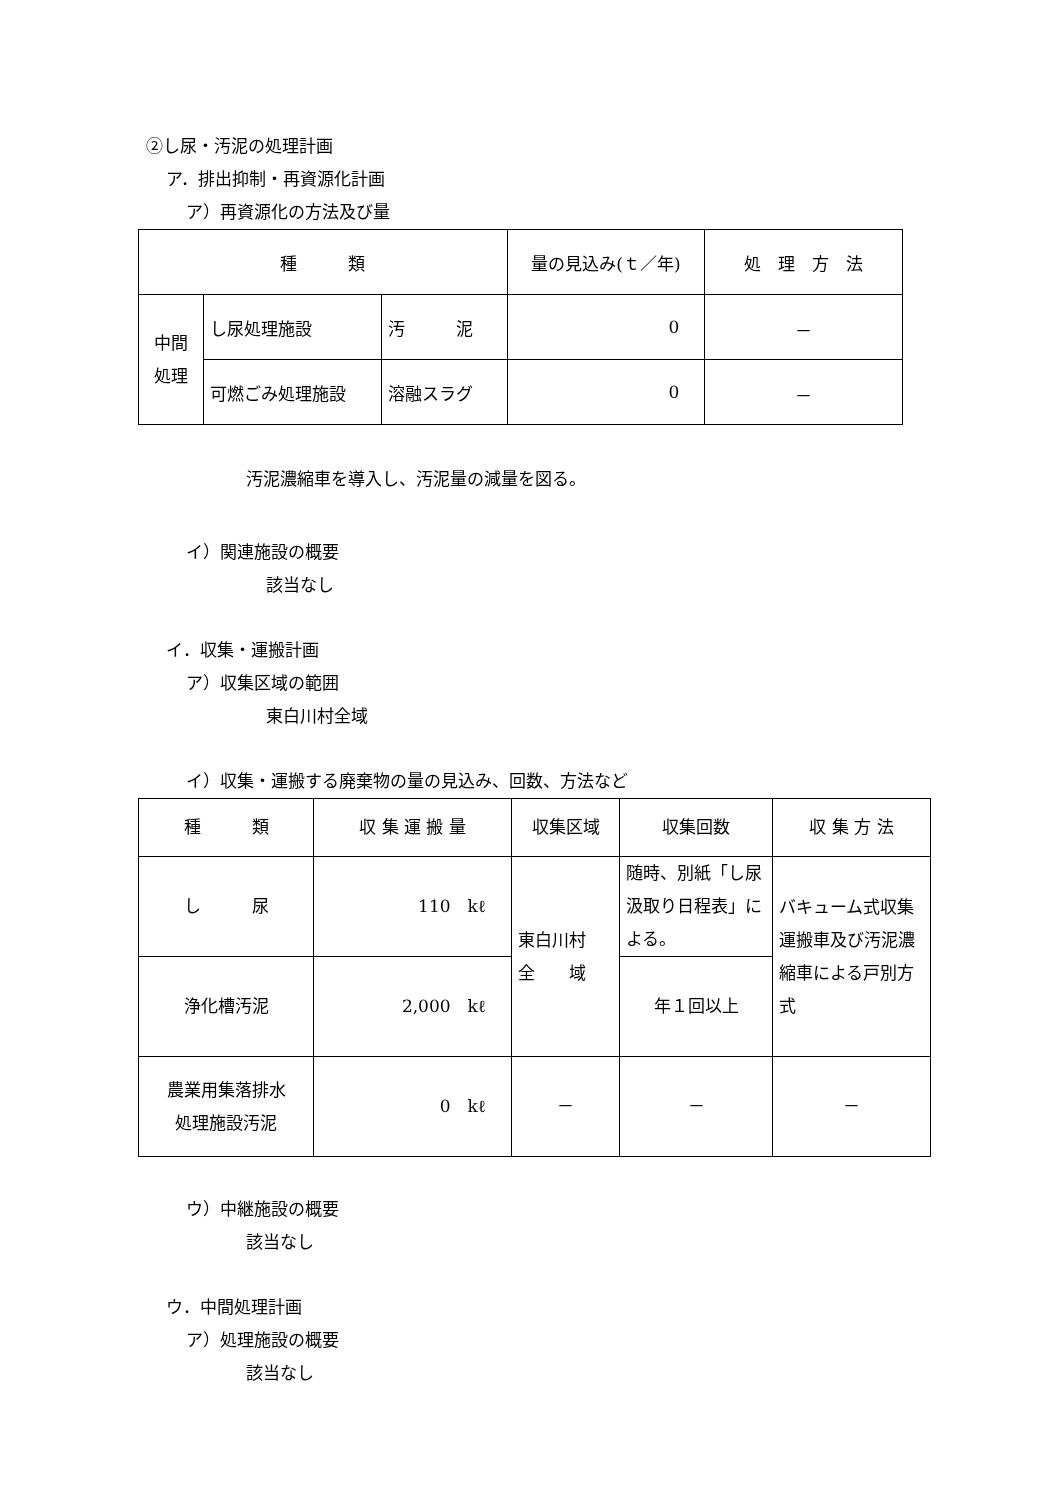②し尿・汚泥の処理計画
ア．排出抑制・再資源化計画
ア）再資源化の方法及び量
| 種 類 | | | 量の見込み(ｔ／年) | 処 理 方 法 |
| --- | --- | --- | --- | --- |
| 中間 処理 | し尿処理施設 | 汚 泥 | 0 | － |
| | 可燃ごみ処理施設 | 溶融スラグ | 0 | － |
汚泥濃縮車を導入し、汚泥量の減量を図る。
イ）関連施設の概要
該当なし
イ．収集・運搬計画
ア）収集区域の範囲
東白川村全域
イ）収集・運搬する廃棄物の量の見込み、回数、方法など
| 種 類 | 収 集 運 搬 量 | 収集区域 | 収集回数 | 収 集 方 法 |
| --- | --- | --- | --- | --- |
| し 尿 | 110 kℓ | 東白川村 全 域 | 随時、別紙「し尿汲取り日程表」による。 | バキューム式収集運搬車及び汚泥濃縮車による戸別方式 |
| 浄化槽汚泥 | 2,000 kℓ | | 年１回以上 | |
| 農業用集落排水 処理施設汚泥 | 0 kℓ | － | － | － |
ウ）中継施設の概要
該当なし
ウ．中間処理計画
ア）処理施設の概要
該当なし